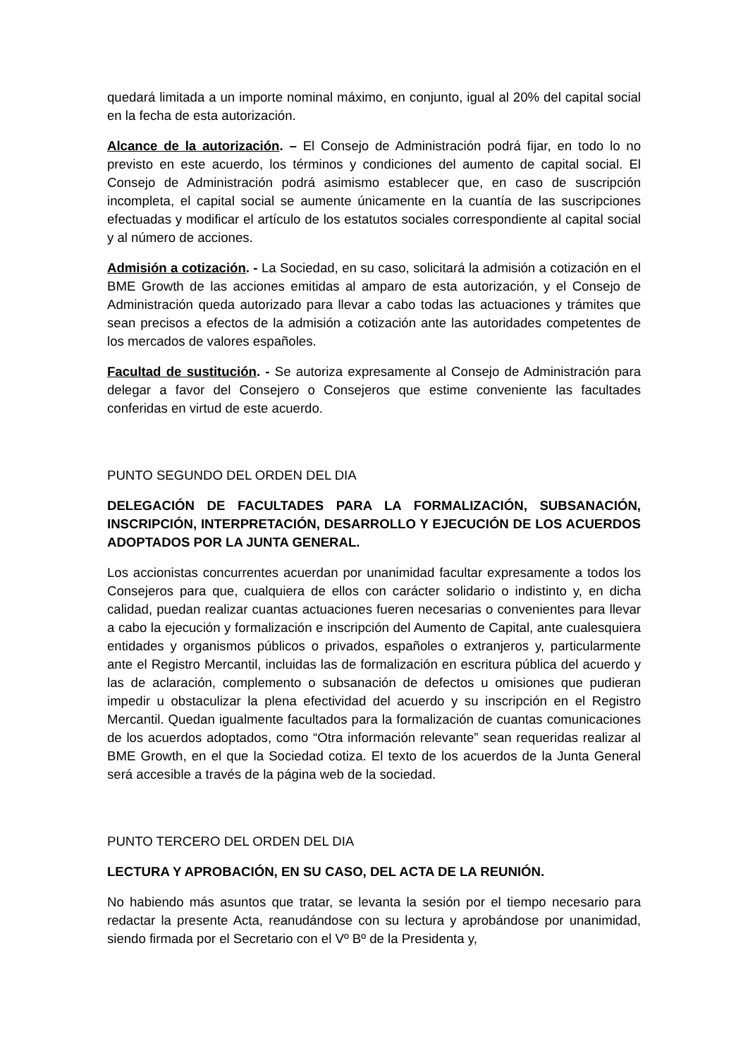quedará limitada a un importe nominal máximo, en conjunto, igual al 20% del capital social en la fecha de esta autorización.
Alcance de la autorización. – El Consejo de Administración podrá fijar, en todo lo no previsto en este acuerdo, los términos y condiciones del aumento de capital social. El Consejo de Administración podrá asimismo establecer que, en caso de suscripción incompleta, el capital social se aumente únicamente en la cuantía de las suscripciones efectuadas y modificar el artículo de los estatutos sociales correspondiente al capital social y al número de acciones.
Admisión a cotización. - La Sociedad, en su caso, solicitará la admisión a cotización en el BME Growth de las acciones emitidas al amparo de esta autorización, y el Consejo de Administración queda autorizado para llevar a cabo todas las actuaciones y trámites que sean precisos a efectos de la admisión a cotización ante las autoridades competentes de los mercados de valores españoles.
Facultad de sustitución. - Se autoriza expresamente al Consejo de Administración para delegar a favor del Consejero o Consejeros que estime conveniente las facultades conferidas en virtud de este acuerdo.
PUNTO SEGUNDO DEL ORDEN DEL DIA
DELEGACIÓN DE FACULTADES PARA LA FORMALIZACIÓN, SUBSANACIÓN, INSCRIPCIÓN, INTERPRETACIÓN, DESARROLLO Y EJECUCIÓN DE LOS ACUERDOS ADOPTADOS POR LA JUNTA GENERAL.
Los accionistas concurrentes acuerdan por unanimidad facultar expresamente a todos los Consejeros para que, cualquiera de ellos con carácter solidario o indistinto y, en dicha calidad, puedan realizar cuantas actuaciones fueren necesarias o convenientes para llevar a cabo la ejecución y formalización e inscripción del Aumento de Capital, ante cualesquiera entidades y organismos públicos o privados, españoles o extranjeros y, particularmente ante el Registro Mercantil, incluidas las de formalización en escritura pública del acuerdo y las de aclaración, complemento o subsanación de defectos u omisiones que pudieran impedir u obstaculizar la plena efectividad del acuerdo y su inscripción en el Registro Mercantil. Quedan igualmente facultados para la formalización de cuantas comunicaciones de los acuerdos adoptados, como “Otra información relevante” sean requeridas realizar al BME Growth, en el que la Sociedad cotiza. El texto de los acuerdos de la Junta General será accesible a través de la página web de la sociedad.
PUNTO TERCERO DEL ORDEN DEL DIA
LECTURA Y APROBACIÓN, EN SU CASO, DEL ACTA DE LA REUNIÓN.
No habiendo más asuntos que tratar, se levanta la sesión por el tiempo necesario para redactar la presente Acta, reanudándose con su lectura y aprobándose por unanimidad, siendo firmada por el Secretario con el Vº Bº de la Presidenta y,